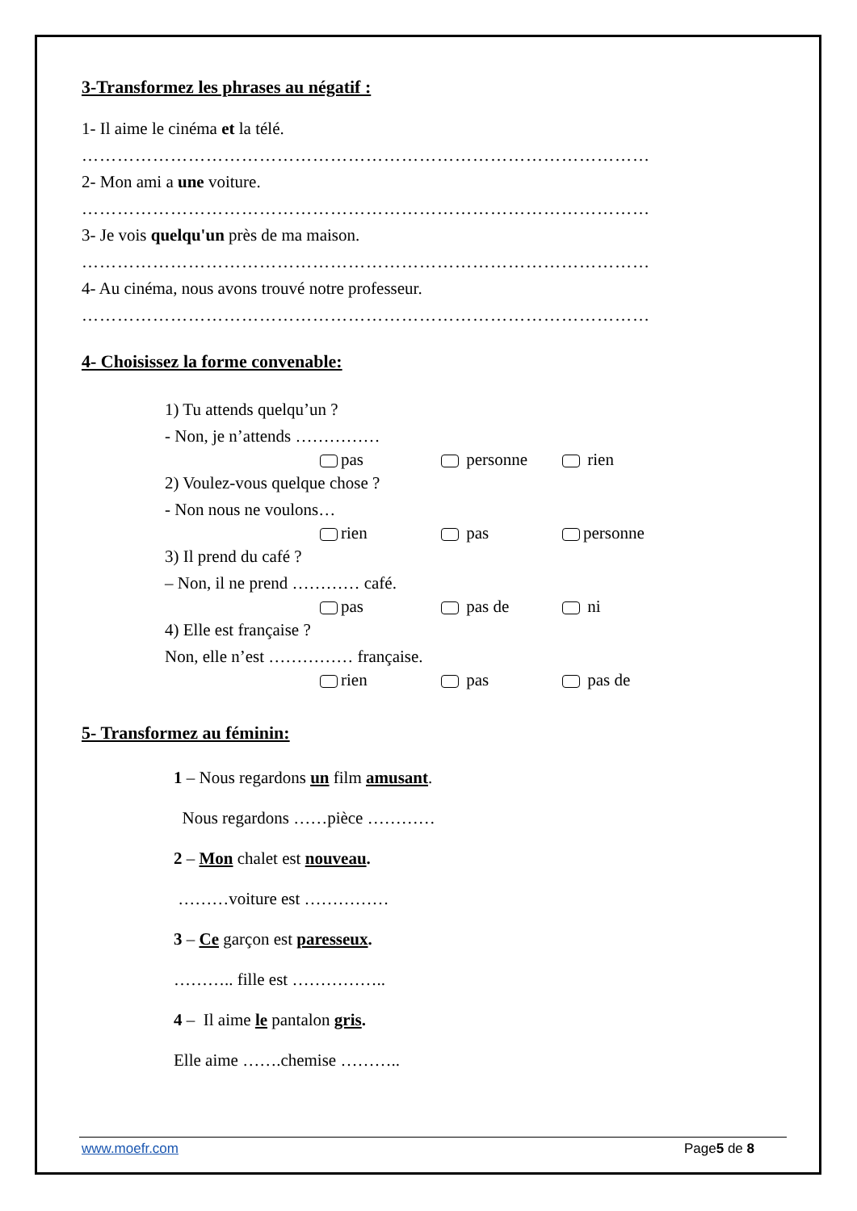3-Transformez les phrases au négatif :
1- Il aime le cinéma et la télé.
……………………………………………………………………………………
2- Mon ami a une voiture.
……………………………………………………………………………………
3- Je vois quelqu'un près de ma maison.
……………………………………………………………………………………
4- Au cinéma, nous avons trouvé notre professeur.
……………………………………………………………………………………
4- Choisissez la forme convenable:
1) Tu attends quelqu’un ?
- Non, je n’attends ……………
pas personne rien
2) Voulez-vous quelque chose ?
- Non nous ne voulons…
rien pas personne
3) Il prend du café ?
– Non, il ne prend ………… café.
pas pas de ni
4) Elle est française ?
Non, elle n’est …………… française.
rien pas pas de
5- Transformez au féminin:
1 – Nous regardons un film amusant.
Nous regardons ……pièce …………
2 – Mon chalet est nouveau.
………voiture est ……………
3 – Ce garçon est paresseux.
……….. fille est ……………..
4 – Il aime le pantalon gris.
Elle aime …….chemise ………..
www.moefr.com Page5 de 8